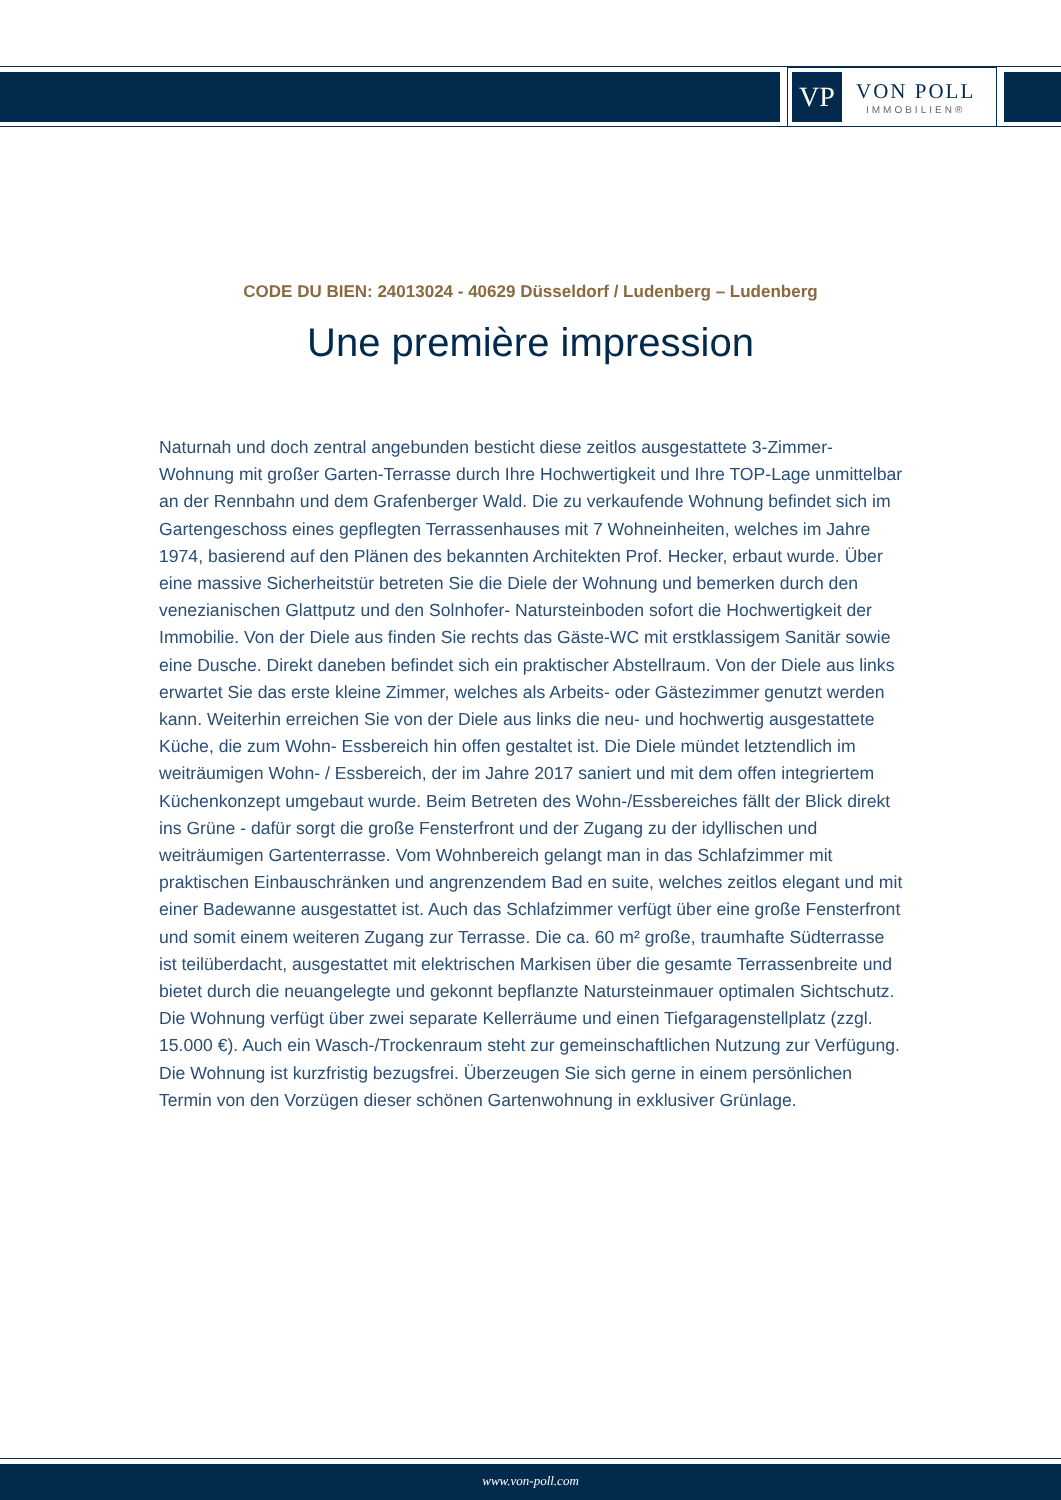VP
VON POLL
IMMOBILIEN®
CODE DU BIEN: 24013024 - 40629 Düsseldorf / Ludenberg – Ludenberg
Une première impression
Naturnah und doch zentral angebunden besticht diese zeitlos ausgestattete 3-Zimmer-Wohnung mit großer Garten-Terrasse durch Ihre Hochwertigkeit und Ihre TOP-Lage unmittelbar an der Rennbahn und dem Grafenberger Wald. Die zu verkaufende Wohnung befindet sich im Gartengeschoss eines gepflegten Terrassenhauses mit 7 Wohneinheiten, welches im Jahre 1974, basierend auf den Plänen des bekannten Architekten Prof. Hecker, erbaut wurde. Über eine massive Sicherheitstür betreten Sie die Diele der Wohnung und bemerken durch den venezianischen Glattputz und den Solnhofer- Natursteinboden sofort die Hochwertigkeit der Immobilie. Von der Diele aus finden Sie rechts das Gäste-WC mit erstklassigem Sanitär sowie eine Dusche. Direkt daneben befindet sich ein praktischer Abstellraum. Von der Diele aus links erwartet Sie das erste kleine Zimmer, welches als Arbeits- oder Gästezimmer genutzt werden kann. Weiterhin erreichen Sie von der Diele aus links die neu- und hochwertig ausgestattete Küche, die zum Wohn- Essbereich hin offen gestaltet ist. Die Diele mündet letztendlich im weiträumigen Wohn- / Essbereich, der im Jahre 2017 saniert und mit dem offen integriertem Küchenkonzept umgebaut wurde. Beim Betreten des Wohn-/Essbereiches fällt der Blick direkt ins Grüne - dafür sorgt die große Fensterfront und der Zugang zu der idyllischen und weiträumigen Gartenterrasse. Vom Wohnbereich gelangt man in das Schlafzimmer mit praktischen Einbauschränken und angrenzendem Bad en suite, welches zeitlos elegant und mit einer Badewanne ausgestattet ist. Auch das Schlafzimmer verfügt über eine große Fensterfront und somit einem weiteren Zugang zur Terrasse. Die ca. 60 m² große, traumhafte Südterrasse ist teilüberdacht, ausgestattet mit elektrischen Markisen über die gesamte Terrassenbreite und bietet durch die neuangelegte und gekonnt bepflanzte Natursteinmauer optimalen Sichtschutz. Die Wohnung verfügt über zwei separate Kellerräume und einen Tiefgaragenstellplatz (zzgl. 15.000 €). Auch ein Wasch-/Trockenraum steht zur gemeinschaftlichen Nutzung zur Verfügung. Die Wohnung ist kurzfristig bezugsfrei. Überzeugen Sie sich gerne in einem persönlichen Termin von den Vorzügen dieser schönen Gartenwohnung in exklusiver Grünlage.
www.von-poll.com